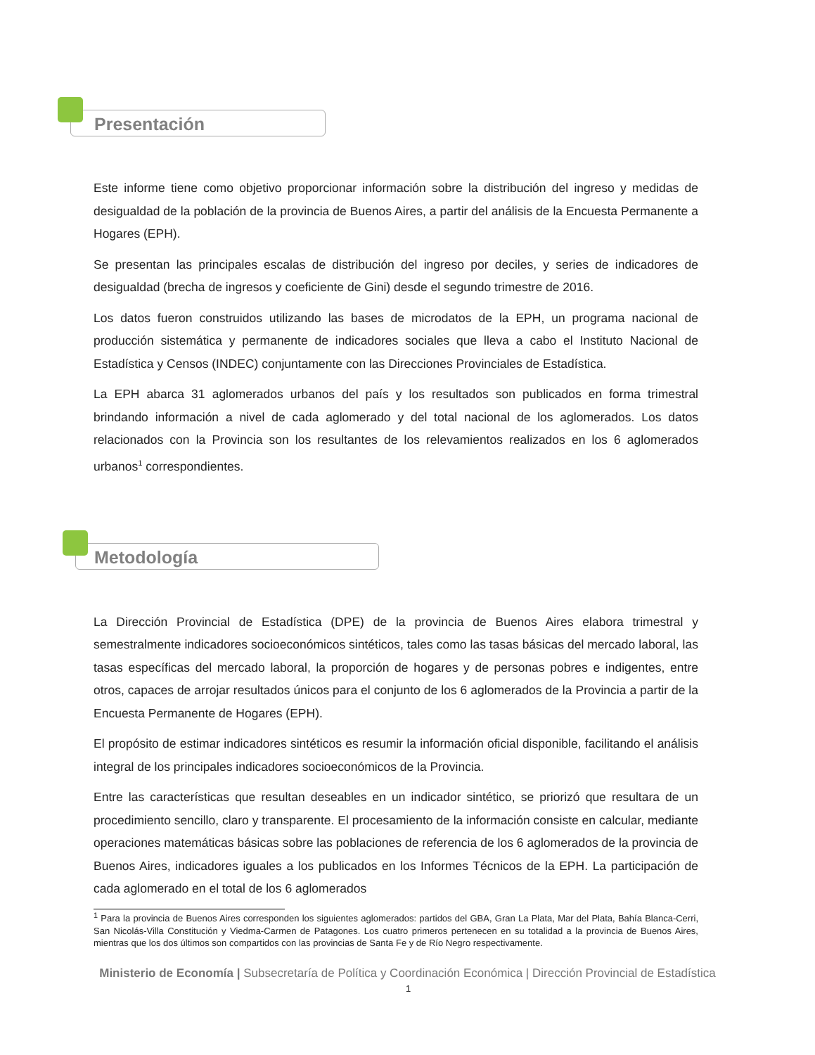Presentación
Este informe tiene como objetivo proporcionar información sobre la distribución del ingreso y medidas de desigualdad de la población de la provincia de Buenos Aires, a partir del análisis de la Encuesta Permanente a Hogares (EPH).
Se presentan las principales escalas de distribución del ingreso por deciles, y series de indicadores de desigualdad (brecha de ingresos y coeficiente de Gini) desde el segundo trimestre de 2016.
Los datos fueron construidos utilizando las bases de microdatos de la EPH, un programa nacional de producción sistemática y permanente de indicadores sociales que lleva a cabo el Instituto Nacional de Estadística y Censos (INDEC) conjuntamente con las Direcciones Provinciales de Estadística.
La EPH abarca 31 aglomerados urbanos del país y los resultados son publicados en forma trimestral brindando información a nivel de cada aglomerado y del total nacional de los aglomerados. Los datos relacionados con la Provincia son los resultantes de los relevamientos realizados en los 6 aglomerados urbanos<sup>1</sup> correspondientes.
Metodología
La Dirección Provincial de Estadística (DPE) de la provincia de Buenos Aires elabora trimestral y semestralmente indicadores socioeconómicos sintéticos, tales como las tasas básicas del mercado laboral, las tasas específicas del mercado laboral, la proporción de hogares y de personas pobres e indigentes, entre otros, capaces de arrojar resultados únicos para el conjunto de los 6 aglomerados de la Provincia a partir de la Encuesta Permanente de Hogares (EPH).
El propósito de estimar indicadores sintéticos es resumir la información oficial disponible, facilitando el análisis integral de los principales indicadores socioeconómicos de la Provincia.
Entre las características que resultan deseables en un indicador sintético, se priorizó que resultara de un procedimiento sencillo, claro y transparente. El procesamiento de la información consiste en calcular, mediante operaciones matemáticas básicas sobre las poblaciones de referencia de los 6 aglomerados de la provincia de Buenos Aires, indicadores iguales a los publicados en los Informes Técnicos de la EPH. La participación de cada aglomerado en el total de los 6 aglomerados
<sup>1</sup> Para la provincia de Buenos Aires corresponden los siguientes aglomerados: partidos del GBA, Gran La Plata, Mar del Plata, Bahía Blanca-Cerri, San Nicolás-Villa Constitución y Viedma-Carmen de Patagones. Los cuatro primeros pertenecen en su totalidad a la provincia de Buenos Aires, mientras que los dos últimos son compartidos con las provincias de Santa Fe y de Río Negro respectivamente.
Ministerio de Economía | Subsecretaría de Política y Coordinación Económica | Dirección Provincial de Estadística
1